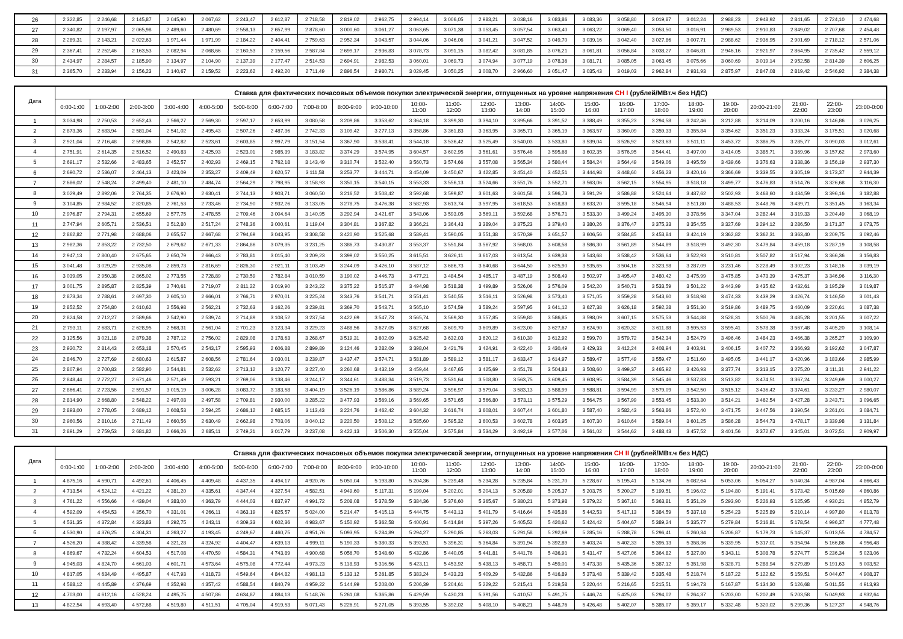| 26 | 2 322,85 | 2 246,68 | 2 145,87 | 2 045,90 | 2 067,62 | 2 243,47 | 2 612,87 | 2 718,58 | 2 819,02 | 2 962,75 | 2 994,14 | 3 006,05 | 2 983,21 | 3 038,16 | 3 083,86 | 3 083,36 | 3 058,80 | 3 019,87 | 3 012,24 | 2 988,23 | 2 948,92 | 2 841,65 | 2 724,10 | 2 474,68 |
| 27 | 2 340,82 | 2 197,97 | 2 065,98 | 2 489,60 | 2 480,69 | 2 558,13 | 2 657,99 | 2 878,60 | 3 000,60 | 3 061,27 | 3 063,65 | 3 071,38 | 3 053,45 | 3 057,54 | 3 063,40 | 3 063,22 | 3 069,40 | 3 053,50 | 3 016,91 | 2 989,53 | 2 910,83 | 2 849,02 | 2 707,68 | 2 454,48 |
| 28 | 2 289,31 | 2 143,21 | 2 022,63 | 1 971,44 | 1 971,99 | 2 184,22 | 2 404,41 | 2 759,63 | 2 952,34 | 3 043,57 | 3 044,06 | 3 046,06 | 3 041,21 | 3 047,52 | 3 049,70 | 3 039,16 | 3 042,40 | 3 027,86 | 3 007,71 | 2 988,62 | 2 936,95 | 2 901,69 | 2 718,12 | 2 571,06 |
| 29 | 2 367,41 | 2 252,46 | 2 163,53 | 2 082,94 | 2 068,66 | 2 160,53 | 2 159,56 | 2 587,84 | 2 699,17 | 2 936,83 | 3 078,73 | 3 091,15 | 3 082,42 | 3 081,85 | 3 076,21 | 3 061,81 | 3 056,84 | 3 038,27 | 3 046,81 | 2 946,16 | 2 921,97 | 2 864,95 | 2 735,42 | 2 559,12 |
| 30 | 2 434,97 | 2 284,57 | 2 185,90 | 2 134,97 | 2 104,90 | 2 137,39 | 2 177,47 | 2 514,53 | 2 694,91 | 2 982,53 | 3 060,01 | 3 069,73 | 3 074,94 | 3 077,19 | 3 078,36 | 3 081,71 | 3 085,05 | 3 063,45 | 3 075,66 | 3 060,69 | 3 019,14 | 2 952,58 | 2 814,39 | 2 606,25 |
| 31 | 2 365,70 | 2 233,94 | 2 156,23 | 2 140,67 | 2 159,52 | 2 223,62 | 2 492,20 | 2 711,49 | 2 896,54 | 2 980,71 | 3 029,45 | 3 050,25 | 3 008,70 | 2 966,60 | 3 051,47 | 3 035,43 | 3 019,03 | 2 962,84 | 2 931,93 | 2 875,97 | 2 847,08 | 2 819,42 | 2 546,92 | 2 384,38 |
| Дата | Ставка для фактических почасовых объемов покупки электрической энергии, отпущенных на уровне напряжения СН I (рублей/МВт.ч без НДС) | | | | | | | | | | | | | | | | | | | | | | | |
| --- | --- | --- | --- | --- | --- | --- | --- | --- | --- | --- | --- | --- | --- | --- | --- | --- | --- | --- | --- | --- | --- | --- | --- | --- |
| | 0:00-1:00 | 1:00-2:00 | 2:00-3:00 | 3:00-4:00 | 4:00-5:00 | 5:00-6:00 | 6:00-7:00 | 7:00-8:00 | 8:00-9:00 | 9:00-10:00 | 10:00- 11:00 | 11:00- 12:00 | 12:00- 13:00 | 13:00- 14:00 | 14:00- 15:00 | 15:00- 16:00 | 16:00- 17:00 | 17:00- 18:00 | 18:00- 19:00 | 19:00- 20:00 | 20:00-21:00 | 21:00- 22:00 | 22:00- 23:00 | 23:00-0:00 |
| 1 | 3 034,98 | 2 750,53 | 2 652,43 | 2 566,27 | 2 569,30 | 2 597,17 | 2 653,99 | 3 080,58 | 3 209,86 | 3 353,62 | 3 364,18 | 3 399,30 | 3 394,10 | 3 395,66 | 3 391,52 | 3 388,49 | 3 355,23 | 3 294,58 | 3 242,46 | 3 212,88 | 3 214,09 | 3 200,16 | 3 146,86 | 3 026,25 |
| 2 | 2 873,36 | 2 683,94 | 2 581,04 | 2 541,02 | 2 495,43 | 2 507,26 | 2 487,36 | 2 742,33 | 3 109,42 | 3 277,13 | 3 358,86 | 3 361,83 | 3 363,95 | 3 365,71 | 3 365,19 | 3 363,57 | 3 360,09 | 3 359,33 | 3 355,84 | 3 354,62 | 3 351,23 | 3 333,24 | 3 175,51 | 3 020,68 |
| 3 | 2 921,04 | 2 716,48 | 2 598,86 | 2 542,82 | 2 523,61 | 2 603,85 | 2 997,79 | 3 151,54 | 3 367,90 | 3 538,41 | 3 544,18 | 3 536,42 | 3 525,49 | 3 540,03 | 3 533,80 | 3 539,04 | 3 526,92 | 3 523,63 | 3 511,11 | 3 453,72 | 3 386,75 | 3 285,77 | 3 090,03 | 3 012,61 |
| 4 | 2 751,91 | 2 614,35 | 2 516,52 | 2 490,83 | 2 425,93 | 2 523,01 | 2 985,39 | 3 183,82 | 3 374,29 | 3 574,95 | 3 604,57 | 3 602,95 | 3 561,61 | 3 576,46 | 3 595,68 | 3 602,35 | 3 576,95 | 3 544,41 | 3 497,00 | 3 414,05 | 3 385,71 | 3 369,96 | 3 157,62 | 2 973,60 |
| 5 | 2 691,17 | 2 532,66 | 2 483,65 | 2 452,57 | 2 402,93 | 2 469,15 | 2 762,18 | 3 143,49 | 3 310,74 | 3 522,40 | 3 560,73 | 3 574,66 | 3 557,08 | 3 565,34 | 3 580,44 | 3 584,24 | 3 564,49 | 3 549,06 | 3 495,59 | 3 439,66 | 3 376,63 | 3 338,36 | 3 156,19 | 2 937,30 |
| 6 | 2 690,72 | 2 536,07 | 2 464,13 | 2 423,09 | 2 353,27 | 2 409,49 | 2 620,57 | 3 111,58 | 3 253,77 | 3 444,71 | 3 454,09 | 3 450,67 | 3 422,85 | 3 451,40 | 3 452,51 | 3 444,98 | 3 448,60 | 3 456,23 | 3 420,16 | 3 366,69 | 3 339,55 | 3 305,19 | 3 173,37 | 2 944,39 |
| 7 | 2 686,02 | 2 548,24 | 2 499,40 | 2 481,10 | 2 484,74 | 2 564,29 | 2 798,95 | 3 158,93 | 3 350,15 | 3 540,15 | 3 553,33 | 3 556,13 | 3 524,66 | 3 551,76 | 3 552,71 | 3 563,06 | 3 562,15 | 3 554,95 | 3 518,18 | 3 499,77 | 3 476,83 | 3 514,76 | 3 326,68 | 3 116,30 |
| 8 | 3 029,49 | 2 892,06 | 2 764,35 | 2 676,90 | 2 630,41 | 2 744,13 | 2 903,71 | 3 060,50 | 3 216,52 | 3 508,42 | 3 592,68 | 3 599,87 | 3 601,63 | 3 601,58 | 3 596,73 | 3 591,29 | 3 586,88 | 3 524,64 | 3 487,62 | 3 502,93 | 3 468,60 | 3 434,59 | 3 396,16 | 3 182,88 |
| 9 | 3 104,85 | 2 984,52 | 2 820,85 | 2 761,53 | 2 733,46 | 2 734,90 | 2 932,26 | 3 133,05 | 3 278,75 | 3 476,38 | 3 582,93 | 3 613,74 | 3 597,95 | 3 618,53 | 3 618,83 | 3 633,20 | 3 595,18 | 3 546,94 | 3 511,80 | 3 488,53 | 3 448,76 | 3 439,71 | 3 351,45 | 3 163,34 |
| 10 | 2 976,87 | 2 794,31 | 2 655,69 | 2 577,75 | 2 478,55 | 2 709,46 | 3 004,64 | 3 140,95 | 3 292,94 | 3 421,67 | 3 543,06 | 3 593,05 | 3 569,11 | 3 592,68 | 3 576,71 | 3 533,30 | 3 499,24 | 3 495,30 | 3 378,56 | 3 347,04 | 3 282,44 | 3 319,33 | 3 204,49 | 3 068,19 |
| 11 | 2 747,94 | 2 605,71 | 2 536,51 | 2 512,80 | 2 517,24 | 2 748,36 | 3 000,61 | 3 119,04 | 3 304,81 | 3 367,82 | 3 366,21 | 3 364,43 | 3 389,04 | 3 375,23 | 3 379,40 | 3 380,26 | 3 376,47 | 3 375,33 | 3 354,55 | 3 327,69 | 3 294,12 | 3 286,50 | 3 171,37 | 3 073,75 |
| 12 | 2 862,82 | 2 771,98 | 2 688,06 | 2 655,57 | 2 667,68 | 2 794,69 | 3 043,95 | 3 308,58 | 3 420,90 | 3 525,68 | 3 589,41 | 3 590,05 | 3 551,38 | 3 570,39 | 3 651,57 | 3 606,56 | 3 584,85 | 3 453,84 | 3 424,19 | 3 362,82 | 3 362,31 | 3 363,40 | 3 209,75 | 3 092,46 |
| 13 | 2 982,36 | 2 853,22 | 2 732,50 | 2 679,62 | 2 671,33 | 2 864,86 | 3 079,35 | 3 231,25 | 3 386,73 | 3 430,87 | 3 553,37 | 3 551,84 | 3 567,92 | 3 568,03 | 3 608,58 | 3 586,30 | 3 561,89 | 3 544,89 | 3 518,99 | 3 492,30 | 3 479,84 | 3 459,18 | 3 287,19 | 3 108,58 |
| 14 | 2 947,13 | 2 800,40 | 2 675,65 | 2 650,79 | 2 666,43 | 2 783,81 | 3 015,40 | 3 209,23 | 3 399,02 | 3 550,25 | 3 615,51 | 3 626,11 | 3 617,03 | 3 613,54 | 3 639,38 | 3 543,68 | 3 538,42 | 3 536,64 | 3 522,93 | 3 510,81 | 3 507,82 | 3 517,94 | 3 366,36 | 3 156,83 |
| 15 | 3 041,48 | 3 029,29 | 2 935,08 | 2 859,73 | 2 816,69 | 2 826,30 | 2 921,11 | 3 103,49 | 3 244,09 | 3 426,10 | 3 587,12 | 3 686,73 | 3 640,68 | 3 644,50 | 3 625,90 | 3 535,65 | 3 504,16 | 3 323,98 | 3 287,09 | 3 231,46 | 3 228,49 | 3 302,23 | 3 148,16 | 3 039,19 |
| 16 | 3 039,05 | 2 950,38 | 2 865,02 | 2 773,55 | 2 728,89 | 2 730,59 | 2 782,84 | 3 010,59 | 3 190,02 | 3 446,73 | 3 477,21 | 3 484,54 | 3 485,17 | 3 487,19 | 3 508,49 | 3 502,97 | 3 495,47 | 3 480,42 | 3 475,99 | 3 475,85 | 3 473,39 | 3 475,37 | 3 346,96 | 3 116,30 |
| 17 | 3 001,75 | 2 895,87 | 2 825,39 | 2 740,61 | 2 719,07 | 2 811,22 | 3 019,90 | 3 243,22 | 3 375,22 | 3 515,37 | 3 494,98 | 3 518,38 | 3 499,89 | 3 526,06 | 3 576,09 | 3 542,20 | 3 540,71 | 3 533,59 | 3 501,22 | 3 443,99 | 3 435,62 | 3 432,61 | 3 195,29 | 3 019,87 |
| 18 | 2 873,34 | 2 788,61 | 2 697,30 | 2 605,10 | 2 666,01 | 2 766,71 | 2 970,01 | 3 225,24 | 3 343,76 | 3 541,71 | 3 551,41 | 3 540,55 | 3 516,11 | 3 526,98 | 3 573,40 | 3 571,05 | 3 559,28 | 3 543,60 | 3 518,98 | 3 474,33 | 3 439,29 | 3 426,74 | 3 146,50 | 3 001,43 |
| 19 | 2 852,52 | 2 754,80 | 2 610,62 | 2 556,98 | 2 562,21 | 2 732,63 | 3 162,26 | 3 239,81 | 3 369,70 | 3 543,71 | 3 565,10 | 3 574,59 | 3 589,24 | 3 597,95 | 3 641,12 | 3 627,38 | 3 626,18 | 3 592,28 | 3 551,30 | 3 519,86 | 3 489,75 | 3 460,09 | 3 220,61 | 3 087,38 |
| 20 | 2 824,58 | 2 712,27 | 2 589,66 | 2 542,90 | 2 539,74 | 2 714,89 | 3 108,52 | 3 237,54 | 3 422,69 | 3 547,73 | 3 565,74 | 3 569,30 | 3 557,85 | 3 559,80 | 3 586,85 | 3 598,09 | 3 607,15 | 3 575,53 | 3 544,88 | 3 528,31 | 3 500,76 | 3 485,28 | 3 201,55 | 3 007,22 |
| 21 | 2 793,11 | 2 683,71 | 2 628,95 | 2 568,31 | 2 561,04 | 2 701,23 | 3 123,34 | 3 229,23 | 3 488,56 | 3 627,05 | 3 627,68 | 3 609,70 | 3 609,89 | 3 623,00 | 3 627,67 | 3 624,90 | 3 620,32 | 3 611,88 | 3 595,53 | 3 595,41 | 3 578,38 | 3 567,48 | 3 405,20 | 3 108,14 |
| 22 | 3 125,56 | 3 021,18 | 2 879,38 | 2 787,12 | 2 756,02 | 2 829,08 | 3 178,63 | 3 268,67 | 3 519,31 | 3 602,09 | 3 625,42 | 3 632,03 | 3 620,12 | 3 610,30 | 3 612,92 | 3 599,70 | 3 579,72 | 3 542,34 | 3 524,79 | 3 496,46 | 3 484,23 | 3 466,38 | 3 265,27 | 3 109,90 |
| 23 | 2 920,72 | 2 814,43 | 2 653,18 | 2 570,45 | 2 543,17 | 2 595,93 | 2 606,88 | 2 899,89 | 3 124,46 | 3 282,09 | 3 398,04 | 3 421,76 | 3 424,91 | 3 422,40 | 3 430,49 | 3 429,33 | 3 412,24 | 3 408,94 | 3 403,91 | 3 406,15 | 3 407,72 | 3 366,93 | 3 192,62 | 3 047,87 |
| 24 | 2 846,70 | 2 727,69 | 2 680,63 | 2 615,87 | 2 608,56 | 2 781,64 | 3 030,01 | 3 239,87 | 3 437,47 | 3 574,71 | 3 581,89 | 3 589,12 | 3 581,17 | 3 633,47 | 3 614,97 | 3 589,47 | 3 577,49 | 3 559,47 | 3 511,60 | 3 495,05 | 3 441,17 | 3 420,96 | 3 183,66 | 2 985,99 |
| 25 | 2 807,94 | 2 700,83 | 2 582,90 | 2 544,81 | 2 532,62 | 2 713,12 | 3 120,77 | 3 227,40 | 3 260,68 | 3 432,19 | 3 459,44 | 3 467,65 | 3 425,69 | 3 451,78 | 3 504,83 | 3 508,60 | 3 499,37 | 3 465,92 | 3 426,93 | 3 377,74 | 3 313,15 | 3 275,20 | 3 111,31 | 2 941,22 |
| 26 | 2 848,44 | 2 772,27 | 2 671,46 | 2 571,49 | 2 593,21 | 2 769,06 | 3 138,46 | 3 244,17 | 3 344,61 | 3 488,34 | 3 519,73 | 3 531,64 | 3 508,80 | 3 563,75 | 3 609,45 | 3 608,95 | 3 584,39 | 3 545,46 | 3 537,83 | 3 513,82 | 3 474,51 | 3 367,24 | 3 249,69 | 3 000,27 |
| 27 | 2 866,41 | 2 723,56 | 2 591,57 | 3 015,19 | 3 006,28 | 3 083,72 | 3 183,58 | 3 404,19 | 3 526,19 | 3 586,86 | 3 589,24 | 3 596,97 | 3 579,04 | 3 583,13 | 3 588,99 | 3 588,81 | 3 594,99 | 3 579,09 | 3 542,50 | 3 515,12 | 3 436,42 | 3 374,61 | 3 233,27 | 2 980,07 |
| 28 | 2 814,90 | 2 668,80 | 2 548,22 | 2 497,03 | 2 497,58 | 2 709,81 | 2 930,00 | 3 285,22 | 3 477,93 | 3 569,16 | 3 569,65 | 3 571,65 | 3 566,80 | 3 573,11 | 3 575,29 | 3 564,75 | 3 567,99 | 3 553,45 | 3 533,30 | 3 514,21 | 3 462,54 | 3 427,28 | 3 243,71 | 3 096,65 |
| 29 | 2 893,00 | 2 778,05 | 2 689,12 | 2 608,53 | 2 594,25 | 2 686,12 | 2 685,15 | 3 113,43 | 3 224,76 | 3 462,42 | 3 604,32 | 3 616,74 | 3 608,01 | 3 607,44 | 3 601,80 | 3 587,40 | 3 582,43 | 3 563,86 | 3 572,40 | 3 471,75 | 3 447,56 | 3 390,54 | 3 261,01 | 3 084,71 |
| 30 | 2 960,56 | 2 810,16 | 2 711,49 | 2 660,56 | 2 630,49 | 2 662,98 | 2 703,06 | 3 040,12 | 3 220,50 | 3 508,12 | 3 585,60 | 3 595,32 | 3 600,53 | 3 602,78 | 3 603,95 | 3 607,30 | 3 610,64 | 3 589,04 | 3 601,25 | 3 586,28 | 3 544,73 | 3 478,17 | 3 339,98 | 3 131,84 |
| 31 | 2 891,29 | 2 759,53 | 2 681,82 | 2 666,26 | 2 685,11 | 2 749,21 | 3 017,79 | 3 237,08 | 3 422,13 | 3 506,30 | 3 555,04 | 3 575,84 | 3 534,29 | 3 492,19 | 3 577,06 | 3 561,02 | 3 544,62 | 3 488,43 | 3 457,52 | 3 401,56 | 3 372,67 | 3 345,01 | 3 072,51 | 2 909,97 |
| Дата | Ставка для фактических почасовых объемов покупки электрической энергии, отпущенных на уровне напряжения СН II (рублей/МВт.ч без НДС) | | | | | | | | | | | | | | | | | | | | | | | |
| --- | --- | --- | --- | --- | --- | --- | --- | --- | --- | --- | --- | --- | --- | --- | --- | --- | --- | --- | --- | --- | --- | --- | --- | --- |
| | 0:00-1:00 | 1:00-2:00 | 2:00-3:00 | 3:00-4:00 | 4:00-5:00 | 5:00-6:00 | 6:00-7:00 | 7:00-8:00 | 8:00-9:00 | 9:00-10:00 | 10:00- 11:00 | 11:00- 12:00 | 12:00- 13:00 | 13:00- 14:00 | 14:00- 15:00 | 15:00- 16:00 | 16:00- 17:00 | 17:00- 18:00 | 18:00- 19:00 | 19:00- 20:00 | 20:00-21:00 | 21:00- 22:00 | 22:00- 23:00 | 23:00-0:00 |
| 1 | 4 875,16 | 4 590,71 | 4 492,61 | 4 406,45 | 4 409,48 | 4 437,35 | 4 494,17 | 4 920,76 | 5 050,04 | 5 193,80 | 5 204,36 | 5 239,48 | 5 234,28 | 5 235,84 | 5 231,70 | 5 228,67 | 5 195,41 | 5 134,76 | 5 082,64 | 5 053,06 | 5 054,27 | 5 040,34 | 4 987,04 | 4 866,43 |
| 2 | 4 713,54 | 4 524,12 | 4 421,22 | 4 381,20 | 4 335,61 | 4 347,44 | 4 327,54 | 4 582,51 | 4 949,60 | 5 117,31 | 5 199,04 | 5 202,01 | 5 204,13 | 5 205,89 | 5 205,37 | 5 203,75 | 5 200,27 | 5 199,51 | 5 196,02 | 5 194,80 | 5 191,41 | 5 173,42 | 5 015,69 | 4 860,86 |
| 3 | 4 761,22 | 4 556,66 | 4 439,04 | 4 383,00 | 4 363,79 | 4 444,03 | 4 837,97 | 4 991,72 | 5 208,08 | 5 378,59 | 5 384,36 | 5 376,60 | 5 365,67 | 5 380,21 | 5 373,98 | 5 379,22 | 5 367,10 | 5 363,81 | 5 351,29 | 5 293,90 | 5 226,93 | 5 125,95 | 4 930,21 | 4 852,79 |
| 4 | 4 592,09 | 4 454,53 | 4 356,70 | 4 331,01 | 4 266,11 | 4 363,19 | 4 825,57 | 5 024,00 | 5 214,47 | 5 415,13 | 5 444,75 | 5 443,13 | 5 401,79 | 5 416,64 | 5 435,86 | 5 442,53 | 5 417,13 | 5 384,59 | 5 337,18 | 5 254,23 | 5 225,89 | 5 210,14 | 4 997,80 | 4 813,78 |
| 5 | 4 531,35 | 4 372,84 | 4 323,83 | 4 292,75 | 4 243,11 | 4 309,33 | 4 602,36 | 4 983,67 | 5 150,92 | 5 362,58 | 5 400,91 | 5 414,84 | 5 397,26 | 5 405,52 | 5 420,62 | 5 424,42 | 5 404,67 | 5 389,24 | 5 335,77 | 5 279,84 | 5 216,81 | 5 178,54 | 4 996,37 | 4 777,48 |
| 6 | 4 530,90 | 4 376,25 | 4 304,31 | 4 263,27 | 4 193,45 | 4 249,67 | 4 460,75 | 4 951,76 | 5 093,95 | 5 284,89 | 5 294,27 | 5 290,85 | 5 263,03 | 5 291,58 | 5 292,69 | 5 285,16 | 5 288,78 | 5 296,41 | 5 260,34 | 5 206,87 | 5 179,73 | 5 145,37 | 5 013,55 | 4 784,57 |
| 7 | 4 526,20 | 4 388,42 | 4 339,58 | 4 321,28 | 4 324,92 | 4 404,47 | 4 639,13 | 4 999,11 | 5 190,33 | 5 380,33 | 5 393,51 | 5 396,31 | 5 364,84 | 5 391,94 | 5 392,89 | 5 403,24 | 5 402,33 | 5 395,13 | 5 358,36 | 5 339,95 | 5 317,01 | 5 354,94 | 5 166,86 | 4 956,48 |
| 8 | 4 869,67 | 4 732,24 | 4 604,53 | 4 517,08 | 4 470,59 | 4 584,31 | 4 743,89 | 4 900,68 | 5 056,70 | 5 348,60 | 5 432,86 | 5 440,05 | 5 441,81 | 5 441,76 | 5 436,91 | 5 431,47 | 5 427,06 | 5 364,82 | 5 327,80 | 5 343,11 | 5 308,78 | 5 274,77 | 5 236,34 | 5 023,06 |
| 9 | 4 945,03 | 4 824,70 | 4 661,03 | 4 601,71 | 4 573,64 | 4 575,08 | 4 772,44 | 4 973,23 | 5 118,93 | 5 316,56 | 5 423,11 | 5 453,92 | 5 438,13 | 5 458,71 | 5 459,01 | 5 473,38 | 5 435,36 | 5 387,12 | 5 351,98 | 5 328,71 | 5 288,94 | 5 279,89 | 5 191,63 | 5 003,52 |
| 10 | 4 817,05 | 4 634,49 | 4 495,87 | 4 417,93 | 4 318,73 | 4 549,64 | 4 844,82 | 4 981,13 | 5 133,12 | 5 261,85 | 5 383,24 | 5 433,23 | 5 409,29 | 5 432,86 | 5 416,89 | 5 373,48 | 5 339,42 | 5 335,48 | 5 218,74 | 5 187,22 | 5 122,62 | 5 159,51 | 5 044,67 | 4 908,37 |
| 11 | 4 588,12 | 4 445,89 | 4 376,69 | 4 352,98 | 4 357,42 | 4 588,54 | 4 840,79 | 4 959,22 | 5 144,99 | 5 208,00 | 5 206,39 | 5 204,61 | 5 229,22 | 5 215,41 | 5 219,58 | 5 220,44 | 5 216,65 | 5 215,51 | 5 194,73 | 5 167,87 | 5 134,30 | 5 126,68 | 5 011,55 | 4 913,93 |
| 12 | 4 703,00 | 4 612,16 | 4 528,24 | 4 495,75 | 4 507,86 | 4 634,87 | 4 884,13 | 5 148,76 | 5 261,08 | 5 365,86 | 5 429,59 | 5 430,23 | 5 391,56 | 5 410,57 | 5 491,75 | 5 446,74 | 5 425,03 | 5 294,02 | 5 264,37 | 5 203,00 | 5 202,49 | 5 203,58 | 5 049,93 | 4 932,64 |
| 13 | 4 822,54 | 4 693,40 | 4 572,68 | 4 519,80 | 4 511,51 | 4 705,04 | 4 919,53 | 5 071,43 | 5 226,91 | 5 271,05 | 5 393,55 | 5 392,02 | 5 408,10 | 5 408,21 | 5 448,76 | 5 426,48 | 5 402,07 | 5 385,07 | 5 359,17 | 5 332,48 | 5 320,02 | 5 299,36 | 5 127,37 | 4 948,76 |